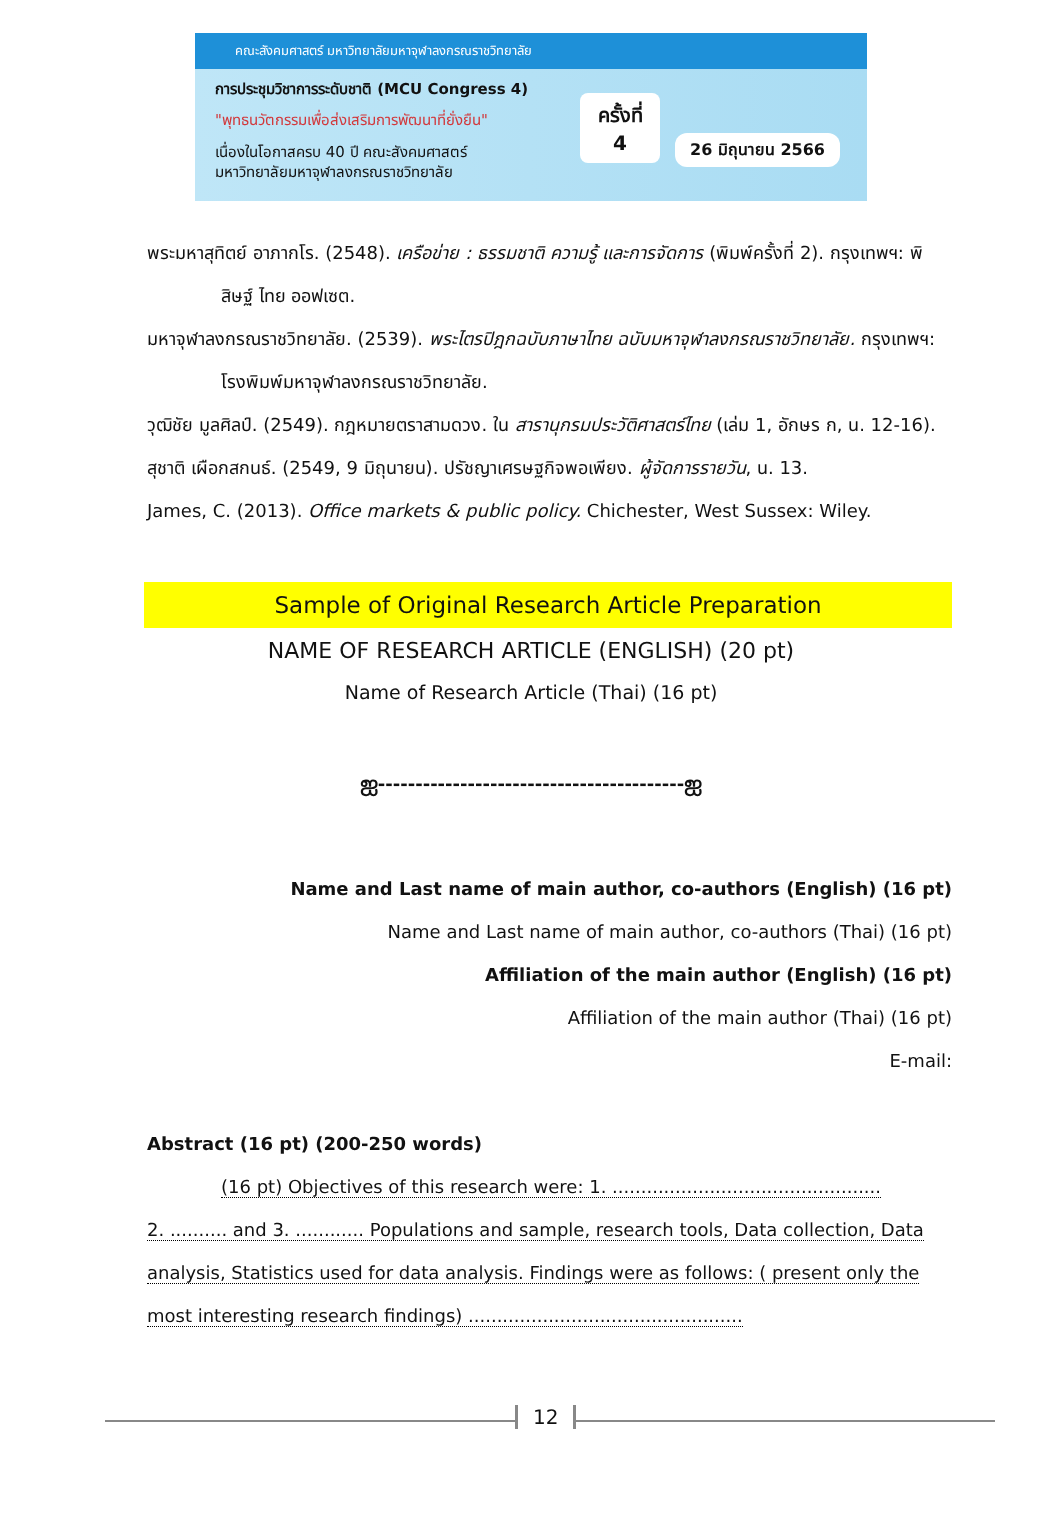คณะสังคมศาสตร์ มหาวิทยาลัยมหาจุฬาลงกรณราชวิทยาลัย
การประชุมวิชาการระดับชาติ (MCU Congress 4)
"พุทธนวัตกรรมเพื่อส่งเสริมการพัฒนาที่ยั่งยืน"
เนื่องในโอกาสครบ 40 ปี คณะสังคมศาสตร์
มหาวิทยาลัยมหาจุฬาลงกรณราชวิทยาลัย
ครั้งที่
4
26 มิถุนายน 2566
พระมหาสุทิตย์ อาภากโร. (2548). เครือข่าย : ธรรมชาติ ความรู้ และการจัดการ (พิมพ์ครั้งที่ 2). กรุงเทพฯ: พิสิษฐ์ ไทย ออฟเซต.
มหาจุฬาลงกรณราชวิทยาลัย. (2539). พระไตรปิฎกฉบับภาษาไทย ฉบับมหาจุฬาลงกรณราชวิทยาลัย. กรุงเทพฯ: โรงพิมพ์มหาจุฬาลงกรณราชวิทยาลัย.
วุฒิชัย มูลศิลป์. (2549). กฎหมายตราสามดวง. ใน สารานุกรมประวัติศาสตร์ไทย (เล่ม 1, อักษร ก, น. 12-16).
สุชาติ เผือกสกนธ์. (2549, 9 มิถุนายน). ปรัชญาเศรษฐกิจพอเพียง. ผู้จัดการรายวัน, น. 13.
James, C. (2013). Office markets & public policy. Chichester, West Sussex: Wiley.
Sample of Original Research Article Preparation
NAME OF RESEARCH ARTICLE (ENGLISH) (20 pt)
Name of Research Article (Thai) (16 pt)
ஐ-----------------------------------------ஐ
Name and Last name of main author, co-authors (English) (16 pt)
Name and Last name of main author, co-authors (Thai) (16 pt)
Affiliation of the main author (English) (16 pt)
Affiliation of the main author (Thai) (16 pt)
E-mail:
Abstract (16 pt) (200-250 words)
(16 pt) Objectives of this research were: 1. ...............................................
2. .......... and 3. ............ Populations and sample, research tools, Data collection, Data analysis, Statistics used for data analysis. Findings were as follows: ( present only the most interesting research findings) ................................................
12